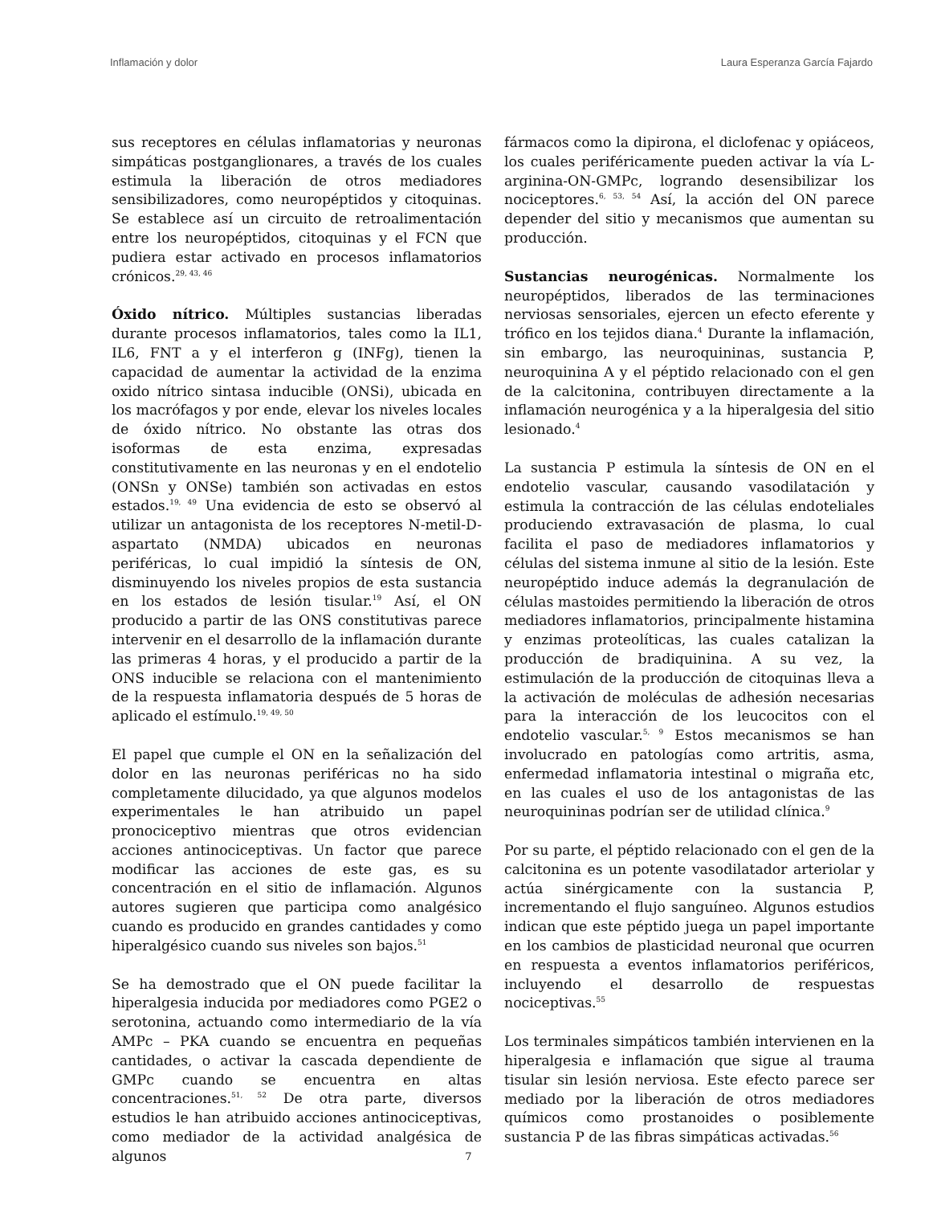Inflamación y dolor Laura Esperanza García Fajardo
sus receptores en células inflamatorias y neuronas simpáticas postganglionares, a través de los cuales estimula la liberación de otros mediadores sensibilizadores, como neuropéptidos y citoquinas. Se establece así un circuito de retroalimentación entre los neuropéptidos, citoquinas y el FCN que pudiera estar activado en procesos inflamatorios crónicos.<sup>29, 43, 46</sup>
Óxido nítrico. Múltiples sustancias liberadas durante procesos inflamatorios, tales como la IL1, IL6, FNT a y el interferon g (INFg), tienen la capacidad de aumentar la actividad de la enzima oxido nítrico sintasa inducible (ONSi), ubicada en los macrófagos y por ende, elevar los niveles locales de óxido nítrico. No obstante las otras dos isoformas de esta enzima, expresadas constitutivamente en las neuronas y en el endotelio (ONSn y ONSe) también son activadas en estos estados.<sup>19, 49</sup> Una evidencia de esto se observó al utilizar un antagonista de los receptores N-metil-D-aspartato (NMDA) ubicados en neuronas periféricas, lo cual impidió la síntesis de ON, disminuyendo los niveles propios de esta sustancia en los estados de lesión tisular.<sup>19</sup> Así, el ON producido a partir de las ONS constitutivas parece intervenir en el desarrollo de la inflamación durante las primeras 4 horas, y el producido a partir de la ONS inducible se relaciona con el mantenimiento de la respuesta inflamatoria después de 5 horas de aplicado el estímulo.<sup>19, 49, 50</sup>
El papel que cumple el ON en la señalización del dolor en las neuronas periféricas no ha sido completamente dilucidado, ya que algunos modelos experimentales le han atribuido un papel pronociceptivo mientras que otros evidencian acciones antinociceptivas. Un factor que parece modificar las acciones de este gas, es su concentración en el sitio de inflamación. Algunos autores sugieren que participa como analgésico cuando es producido en grandes cantidades y como hiperalgésico cuando sus niveles son bajos.<sup>51</sup>
Se ha demostrado que el ON puede facilitar la hiperalgesia inducida por mediadores como PGE2 o serotonina, actuando como intermediario de la vía AMPc – PKA cuando se encuentra en pequeñas cantidades, o activar la cascada dependiente de GMPc cuando se encuentra en altas concentraciones.<sup>51, 52</sup> De otra parte, diversos estudios le han atribuido acciones antinociceptivas, como mediador de la actividad analgésica de algunos
fármacos como la dipirona, el diclofenac y opiáceos, los cuales periféricamente pueden activar la vía L-arginina-ON-GMPc, logrando desensibilizar los nociceptores.<sup>6, 53, 54</sup> Así, la acción del ON parece depender del sitio y mecanismos que aumentan su producción.
Sustancias neurogénicas. Normalmente los neuropéptidos, liberados de las terminaciones nerviosas sensoriales, ejercen un efecto eferente y trófico en los tejidos diana.<sup>4</sup> Durante la inflamación, sin embargo, las neuroquininas, sustancia P, neuroquinina A y el péptido relacionado con el gen de la calcitonina, contribuyen directamente a la inflamación neurogénica y a la hiperalgesia del sitio lesionado.<sup>4</sup>
La sustancia P estimula la síntesis de ON en el endotelio vascular, causando vasodilatación y estimula la contracción de las células endoteliales produciendo extravasación de plasma, lo cual facilita el paso de mediadores inflamatorios y células del sistema inmune al sitio de la lesión. Este neuropéptido induce además la degranulación de células mastoides permitiendo la liberación de otros mediadores inflamatorios, principalmente histamina y enzimas proteolíticas, las cuales catalizan la producción de bradiquinina. A su vez, la estimulación de la producción de citoquinas lleva a la activación de moléculas de adhesión necesarias para la interacción de los leucocitos con el endotelio vascular.<sup>5, 9</sup> Estos mecanismos se han involucrado en patologías como artritis, asma, enfermedad inflamatoria intestinal o migraña etc, en las cuales el uso de los antagonistas de las neuroquininas podrían ser de utilidad clínica.<sup>9</sup>
Por su parte, el péptido relacionado con el gen de la calcitonina es un potente vasodilatador arteriolar y actúa sinérgicamente con la sustancia P, incrementando el flujo sanguíneo. Algunos estudios indican que este péptido juega un papel importante en los cambios de plasticidad neuronal que ocurren en respuesta a eventos inflamatorios periféricos, incluyendo el desarrollo de respuestas nociceptivas.<sup>55</sup>
Los terminales simpáticos también intervienen en la hiperalgesia e inflamación que sigue al trauma tisular sin lesión nerviosa. Este efecto parece ser mediado por la liberación de otros mediadores químicos como prostanoides o posiblemente sustancia P de las fibras simpáticas activadas.<sup>56</sup>
7